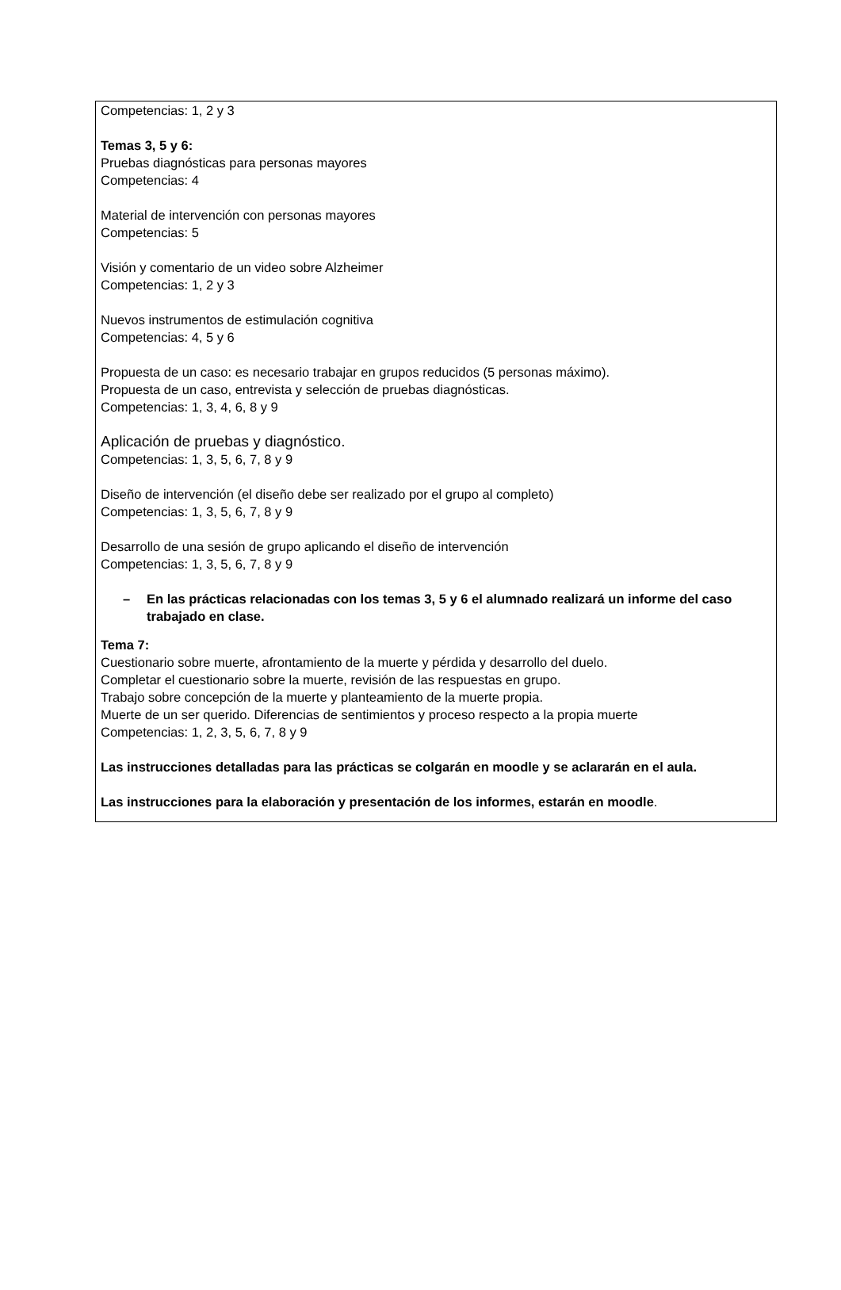Competencias: 1, 2 y 3
Temas 3, 5 y 6:
Pruebas diagnósticas para personas mayores
Competencias: 4
Material de intervención con personas mayores
Competencias: 5
Visión y comentario de un video sobre Alzheimer
Competencias: 1, 2 y 3
Nuevos instrumentos de estimulación cognitiva
Competencias: 4, 5 y 6
Propuesta de un caso: es necesario trabajar en grupos reducidos (5 personas máximo).
Propuesta de un caso, entrevista y selección de pruebas diagnósticas.
Competencias: 1, 3, 4, 6, 8 y 9
Aplicación de pruebas y diagnóstico.
Competencias: 1, 3, 5, 6, 7, 8 y 9
Diseño de intervención (el diseño debe ser realizado por el grupo al completo)
Competencias: 1, 3, 5, 6, 7, 8 y 9
Desarrollo de una sesión de grupo aplicando el diseño de intervención
Competencias: 1, 3, 5, 6, 7, 8 y 9
– En las prácticas relacionadas con los temas 3, 5 y 6 el alumnado realizará un informe del caso trabajado en clase.
Tema 7:
Cuestionario sobre muerte, afrontamiento de la muerte y pérdida y desarrollo del duelo.
Completar el cuestionario sobre la muerte, revisión de las respuestas en grupo.
Trabajo sobre concepción de la muerte y planteamiento de la muerte propia.
Muerte de un ser querido. Diferencias de sentimientos y proceso respecto a la propia muerte
Competencias: 1, 2, 3, 5, 6, 7, 8 y 9
Las instrucciones detalladas para las prácticas se colgarán en moodle y se aclararán en el aula.
Las instrucciones para la elaboración y presentación de los informes, estarán en moodle.